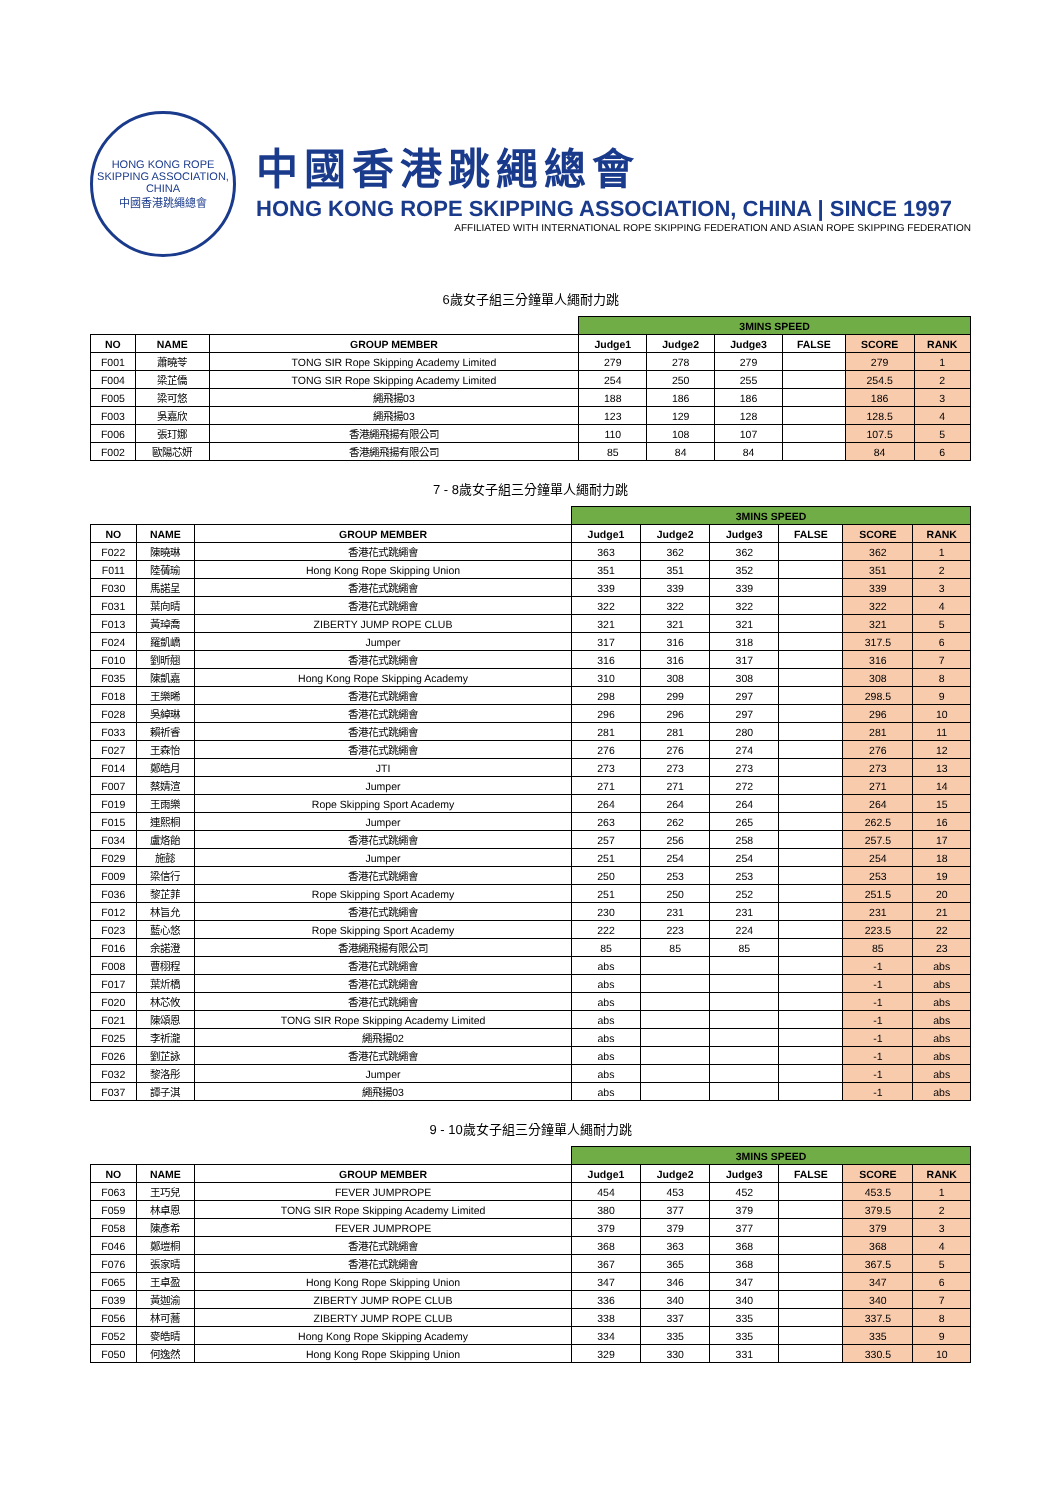HONG KONG ROPE SKIPPING ASSOCIATION, CHINA
中國香港跳繩總會
中國香港跳繩總會
HONG KONG ROPE SKIPPING ASSOCIATION, CHINA | SINCE 1997
AFFILIATED WITH INTERNATIONAL ROPE SKIPPING FEDERATION AND ASIAN ROPE SKIPPING FEDERATION
6歲女子組三分鐘單人繩耐力跳
| | | | 3MINS SPEED | | | | | |
| NO | NAME | GROUP MEMBER | Judge1 | Judge2 | Judge3 | FALSE | SCORE | RANK |
| F001 | 蕭曉苓 | TONG SIR Rope Skipping Academy Limited | 279 | 278 | 279 | | 279 | 1 |
| F004 | 梁芷僑 | TONG SIR Rope Skipping Academy Limited | 254 | 250 | 255 | | 254.5 | 2 |
| F005 | 梁可悠 | 繩飛揚03 | 188 | 186 | 186 | | 186 | 3 |
| F003 | 吳嘉欣 | 繩飛揚03 | 123 | 129 | 128 | | 128.5 | 4 |
| F006 | 張玎娜 | 香港繩飛揚有限公司 | 110 | 108 | 107 | | 107.5 | 5 |
| F002 | 歐陽芯妍 | 香港繩飛揚有限公司 | 85 | 84 | 84 | | 84 | 6 |
7 - 8歲女子組三分鐘單人繩耐力跳
| | | | 3MINS SPEED | | | | | |
| NO | NAME | GROUP MEMBER | Judge1 | Judge2 | Judge3 | FALSE | SCORE | RANK |
| F022 | 陳曉琳 | 香港花式跳繩會 | 363 | 362 | 362 | | 362 | 1 |
| F011 | 陸蒨瑜 | Hong Kong Rope Skipping Union | 351 | 351 | 352 | | 351 | 2 |
| F030 | 馬諾呈 | 香港花式跳繩會 | 339 | 339 | 339 | | 339 | 3 |
| F031 | 葉向晴 | 香港花式跳繩會 | 322 | 322 | 322 | | 322 | 4 |
| F013 | 黃琸喬 | ZIBERTY JUMP ROPE CLUB | 321 | 321 | 321 | | 321 | 5 |
| F024 | 羅凱嶠 | Jumper | 317 | 316 | 318 | | 317.5 | 6 |
| F010 | 劉昕翹 | 香港花式跳繩會 | 316 | 316 | 317 | | 316 | 7 |
| F035 | 陳凱嘉 | Hong Kong Rope Skipping Academy | 310 | 308 | 308 | | 308 | 8 |
| F018 | 王樂晞 | 香港花式跳繩會 | 298 | 299 | 297 | | 298.5 | 9 |
| F028 | 吳綽琳 | 香港花式跳繩會 | 296 | 296 | 297 | | 296 | 10 |
| F033 | 賴祈睿 | 香港花式跳繩會 | 281 | 281 | 280 | | 281 | 11 |
| F027 | 王森怡 | 香港花式跳繩會 | 276 | 276 | 274 | | 276 | 12 |
| F014 | 鄭皓月 | JTI | 273 | 273 | 273 | | 273 | 13 |
| F007 | 蔡婧渲 | Jumper | 271 | 271 | 272 | | 271 | 14 |
| F019 | 王雨樂 | Rope Skipping Sport Academy | 264 | 264 | 264 | | 264 | 15 |
| F015 | 連熙桐 | Jumper | 263 | 262 | 265 | | 262.5 | 16 |
| F034 | 盧烙飴 | 香港花式跳繩會 | 257 | 256 | 258 | | 257.5 | 17 |
| F029 | 施懿 | Jumper | 251 | 254 | 254 | | 254 | 18 |
| F009 | 梁信行 | 香港花式跳繩會 | 250 | 253 | 253 | | 253 | 19 |
| F036 | 黎芷菲 | Rope Skipping Sport Academy | 251 | 250 | 252 | | 251.5 | 20 |
| F012 | 林旨允 | 香港花式跳繩會 | 230 | 231 | 231 | | 231 | 21 |
| F023 | 藍心悠 | Rope Skipping Sport Academy | 222 | 223 | 224 | | 223.5 | 22 |
| F016 | 余諾澄 | 香港繩飛揚有限公司 | 85 | 85 | 85 | | 85 | 23 |
| F008 | 曹栩程 | 香港花式跳繩會 | abs | | | | -1 | abs |
| F017 | 葉炘橋 | 香港花式跳繩會 | abs | | | | -1 | abs |
| F020 | 林芯攸 | 香港花式跳繩會 | abs | | | | -1 | abs |
| F021 | 陳頌恩 | TONG SIR Rope Skipping Academy Limited | abs | | | | -1 | abs |
| F025 | 李祈瀧 | 繩飛揚02 | abs | | | | -1 | abs |
| F026 | 劉芷詠 | 香港花式跳繩會 | abs | | | | -1 | abs |
| F032 | 黎洛彤 | Jumper | abs | | | | -1 | abs |
| F037 | 譚子淇 | 繩飛揚03 | abs | | | | -1 | abs |
9 - 10歲女子組三分鐘單人繩耐力跳
| | | | 3MINS SPEED | | | | | |
| NO | NAME | GROUP MEMBER | Judge1 | Judge2 | Judge3 | FALSE | SCORE | RANK |
| F063 | 王巧兒 | FEVER JUMPROPE | 454 | 453 | 452 | | 453.5 | 1 |
| F059 | 林卓恩 | TONG SIR Rope Skipping Academy Limited | 380 | 377 | 379 | | 379.5 | 2 |
| F058 | 陳彥希 | FEVER JUMPROPE | 379 | 379 | 377 | | 379 | 3 |
| F046 | 鄭塏桐 | 香港花式跳繩會 | 368 | 363 | 368 | | 368 | 4 |
| F076 | 張家晴 | 香港花式跳繩會 | 367 | 365 | 368 | | 367.5 | 5 |
| F065 | 王卓盈 | Hong Kong Rope Skipping Union | 347 | 346 | 347 | | 347 | 6 |
| F039 | 黃迦渝 | ZIBERTY JUMP ROPE CLUB | 336 | 340 | 340 | | 340 | 7 |
| F056 | 林可蕎 | ZIBERTY JUMP ROPE CLUB | 338 | 337 | 335 | | 337.5 | 8 |
| F052 | 麥皓晴 | Hong Kong Rope Skipping Academy | 334 | 335 | 335 | | 335 | 9 |
| F050 | 何逸然 | Hong Kong Rope Skipping Union | 329 | 330 | 331 | | 330.5 | 10 |